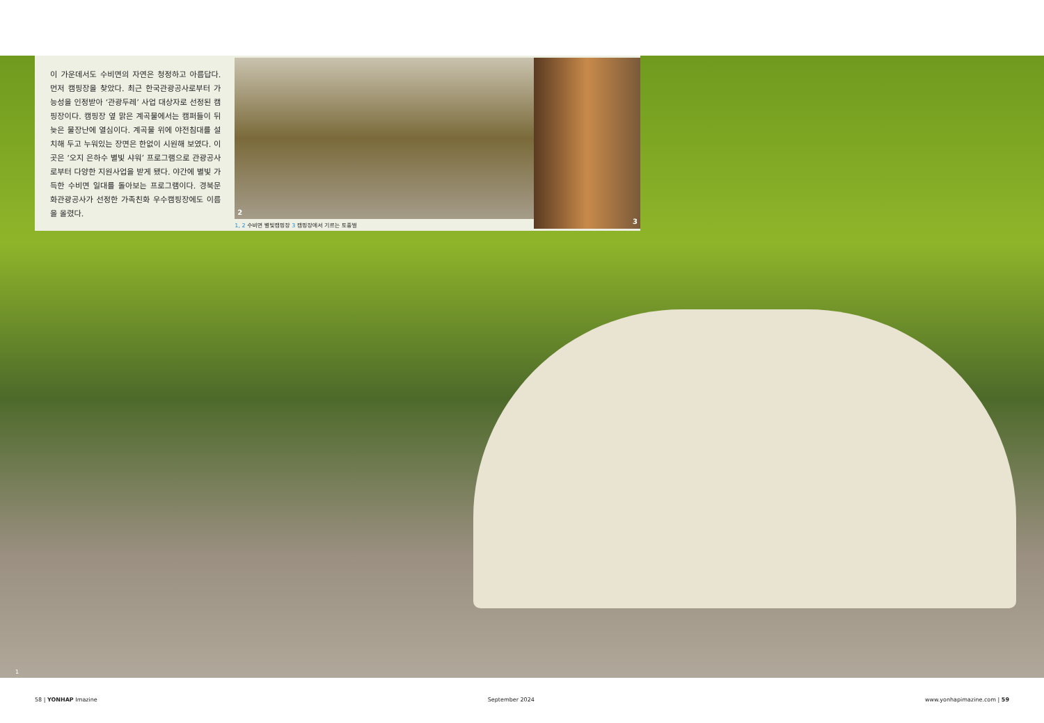이 가운데서도 수비면의 자연은 청정하고 아름답다. 먼저 캠핑장을 찾았다. 최근 한국관광공사로부터 가능성을 인정받아 ‘관광두레’ 사업 대상자로 선정된 캠핑장이다. 캠핑장 옆 맑은 계곡물에서는 캠퍼들이 뒤늦은 물장난에 열심이다. 계곡물 위에 야전침대를 설치해 두고 누워있는 장면은 한없이 시원해 보였다. 이곳은 ‘오지 은하수 별빛 샤워’ 프로그램으로 관광공사로부터 다양한 지원사업을 받게 됐다. 야간에 별빛 가득한 수비면 일대를 돌아보는 프로그램이다. 경북문화관광공사가 선정한 가족친화 우수캠핑장에도 이름을 올렸다.
2
1, 2 수비면 별빛캠핑장 3 캠핑장에서 기르는 토종벌
3
1
58 | YONHAP Imazine September 2024 www.yonhapimazine.com | 59